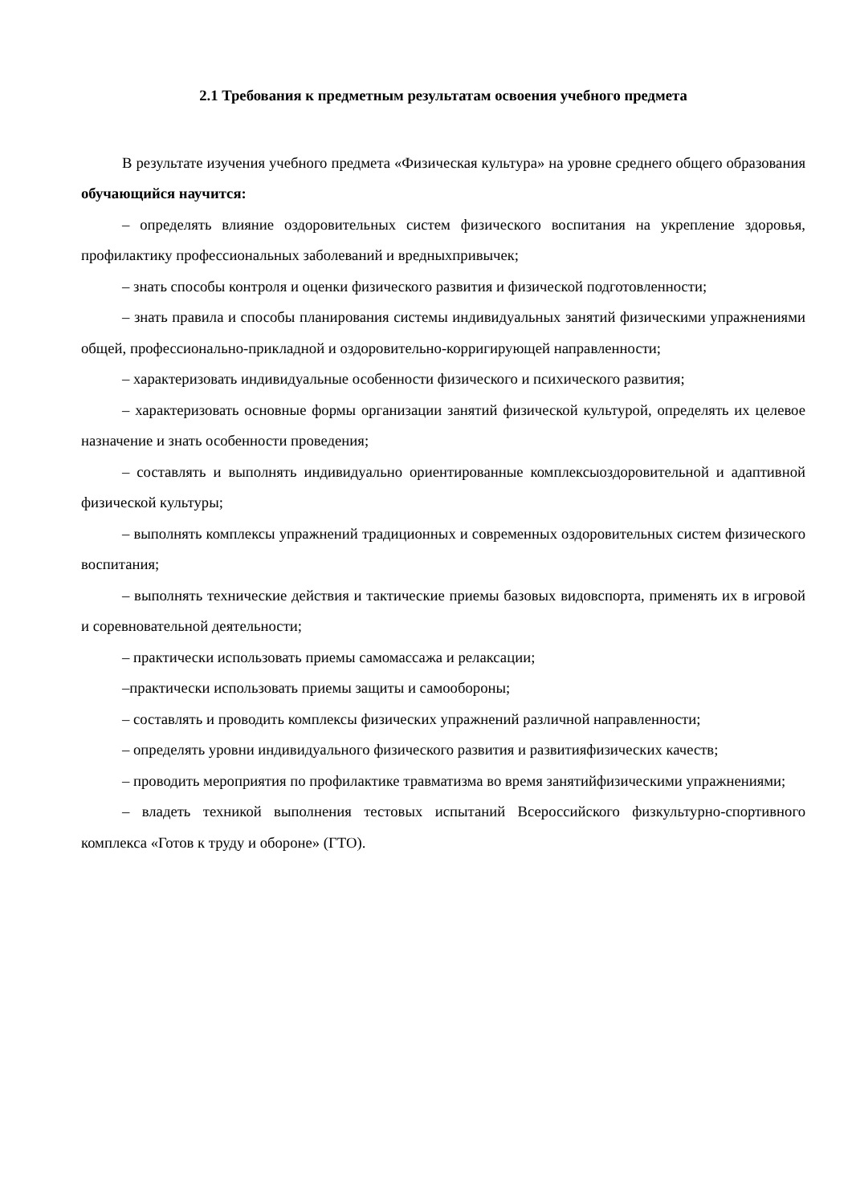2.1 Требования к предметным результатам освоения учебного предмета
В результате изучения учебного предмета «Физическая культура» на уровне среднего общего образования обучающийся научится:
– определять влияние оздоровительных систем физического воспитания на укрепление здоровья, профилактику профессиональных заболеваний и вредныхпривычек;
– знать способы контроля и оценки физического развития и физической подготовленности;
– знать правила и способы планирования системы индивидуальных занятий физическими упражнениями общей, профессионально-прикладной и оздоровительно-корригирующей направленности;
– характеризовать индивидуальные особенности физического и психического развития;
– характеризовать основные формы организации занятий физической культурой, определять их целевое назначение и знать особенности проведения;
– составлять и выполнять индивидуально ориентированные комплексыоздоровительной и адаптивной физической культуры;
– выполнять комплексы упражнений традиционных и современных оздоровительных систем физического воспитания;
– выполнять технические действия и тактические приемы базовых видовспорта, применять их в игровой и соревновательной деятельности;
– практически использовать приемы самомассажа и релаксации;
–практически использовать приемы защиты и самообороны;
– составлять и проводить комплексы физических упражнений различной направленности;
– определять уровни индивидуального физического развития и развитияфизических качеств;
– проводить мероприятия по профилактике травматизма во время занятийфизическими упражнениями;
– владеть техникой выполнения тестовых испытаний Всероссийского физкультурно-спортивного комплекса «Готов к труду и обороне» (ГТО).